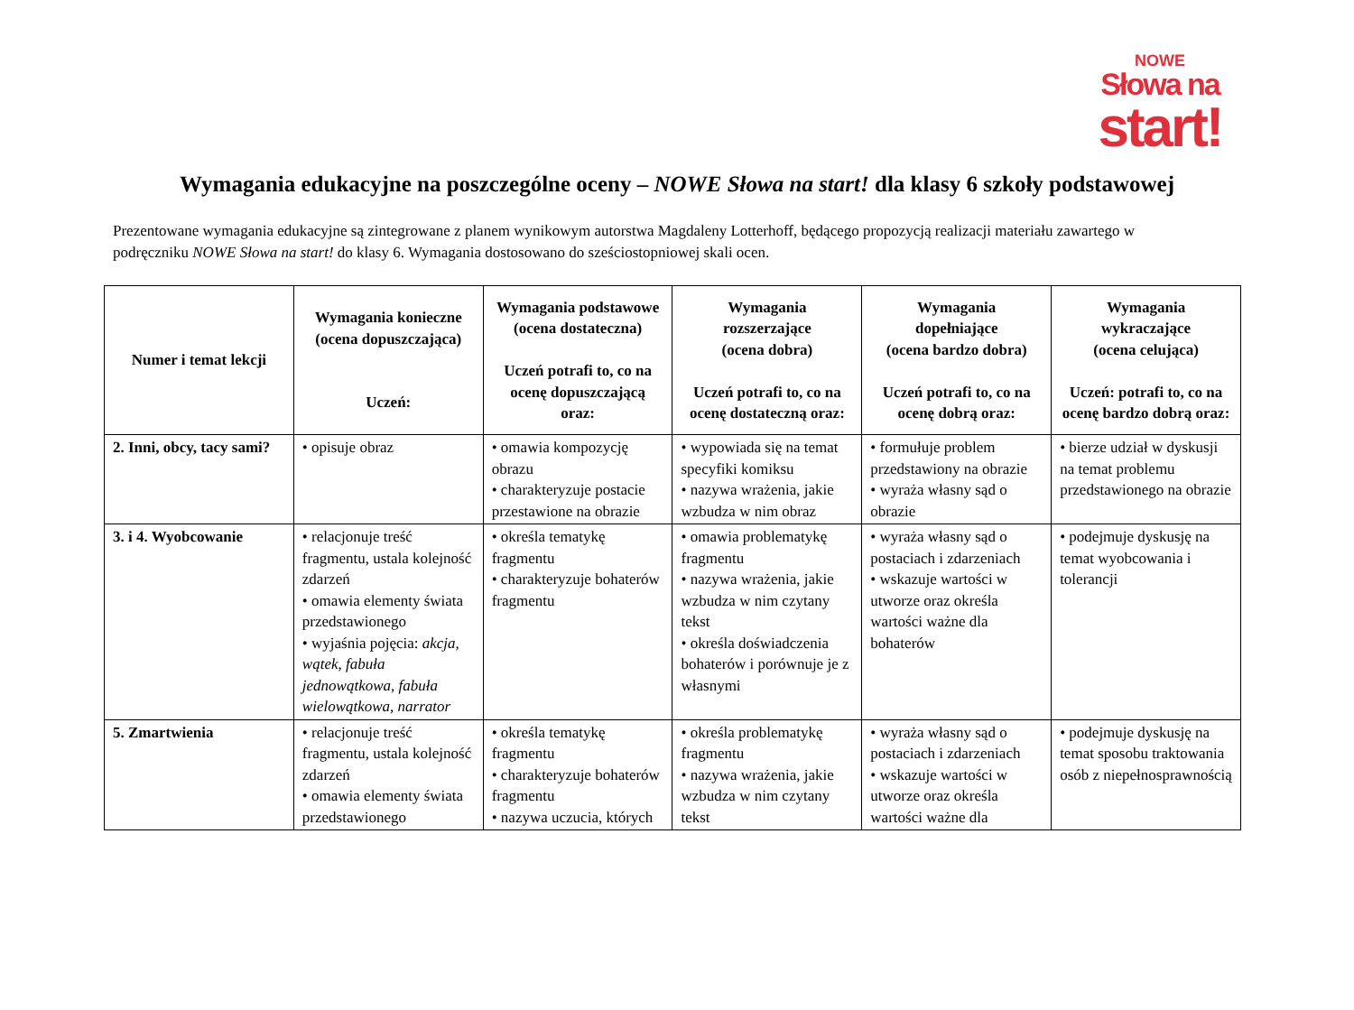NOWE
Słowa na
start!
Wymagania edukacyjne na poszczególne oceny – NOWE Słowa na start! dla klasy 6 szkoły podstawowej
Prezentowane wymagania edukacyjne są zintegrowane z planem wynikowym autorstwa Magdaleny Lotterhoff, będącego propozycją realizacji materiału zawartego w podręczniku NOWE Słowa na start! do klasy 6. Wymagania dostosowano do sześciostopniowej skali ocen.
| Numer i temat lekcji | Wymagania konieczne (ocena dopuszczająca) Uczeń: | Wymagania podstawowe (ocena dostateczna) Uczeń potrafi to, co na ocenę dopuszczającą oraz: | Wymagania rozszerzające (ocena dobra) Uczeń potrafi to, co na ocenę dostateczną oraz: | Wymagania dopełniające (ocena bardzo dobra) Uczeń potrafi to, co na ocenę dobrą oraz: | Wymagania wykraczające (ocena celująca) Uczeń: potrafi to, co na ocenę bardzo dobrą oraz: |
| --- | --- | --- | --- | --- | --- |
| 2. Inni, obcy, tacy sami? | • opisuje obraz | • omawia kompozycję obrazu • charakteryzuje postacie przestawione na obrazie | • wypowiada się na temat specyfiki komiksu • nazywa wrażenia, jakie wzbudza w nim obraz | • formułuje problem przedstawiony na obrazie • wyraża własny sąd o obrazie | • bierze udział w dyskusji na temat problemu przedstawionego na obrazie |
| 3. i 4. Wyobcowanie | • relacjonuje treść fragmentu, ustala kolejność zdarzeń • omawia elementy świata przedstawionego • wyjaśnia pojęcia: akcja, wątek, fabuła jednowątkowa, fabuła wielowątkowa, narrator | • określa tematykę fragmentu • charakteryzuje bohaterów fragmentu | • omawia problematykę fragmentu • nazywa wrażenia, jakie wzbudza w nim czytany tekst • określa doświadczenia bohaterów i porównuje je z własnymi | • wyraża własny sąd o postaciach i zdarzeniach • wskazuje wartości w utworze oraz określa wartości ważne dla bohaterów | • podejmuje dyskusję na temat wyobcowania i tolerancji |
| 5. Zmartwienia | • relacjonuje treść fragmentu, ustala kolejność zdarzeń • omawia elementy świata przedstawionego | • określa tematykę fragmentu • charakteryzuje bohaterów fragmentu • nazywa uczucia, których | • określa problematykę fragmentu • nazywa wrażenia, jakie wzbudza w nim czytany tekst | • wyraża własny sąd o postaciach i zdarzeniach • wskazuje wartości w utworze oraz określa wartości ważne dla | • podejmuje dyskusję na temat sposobu traktowania osób z niepełnosprawnością |